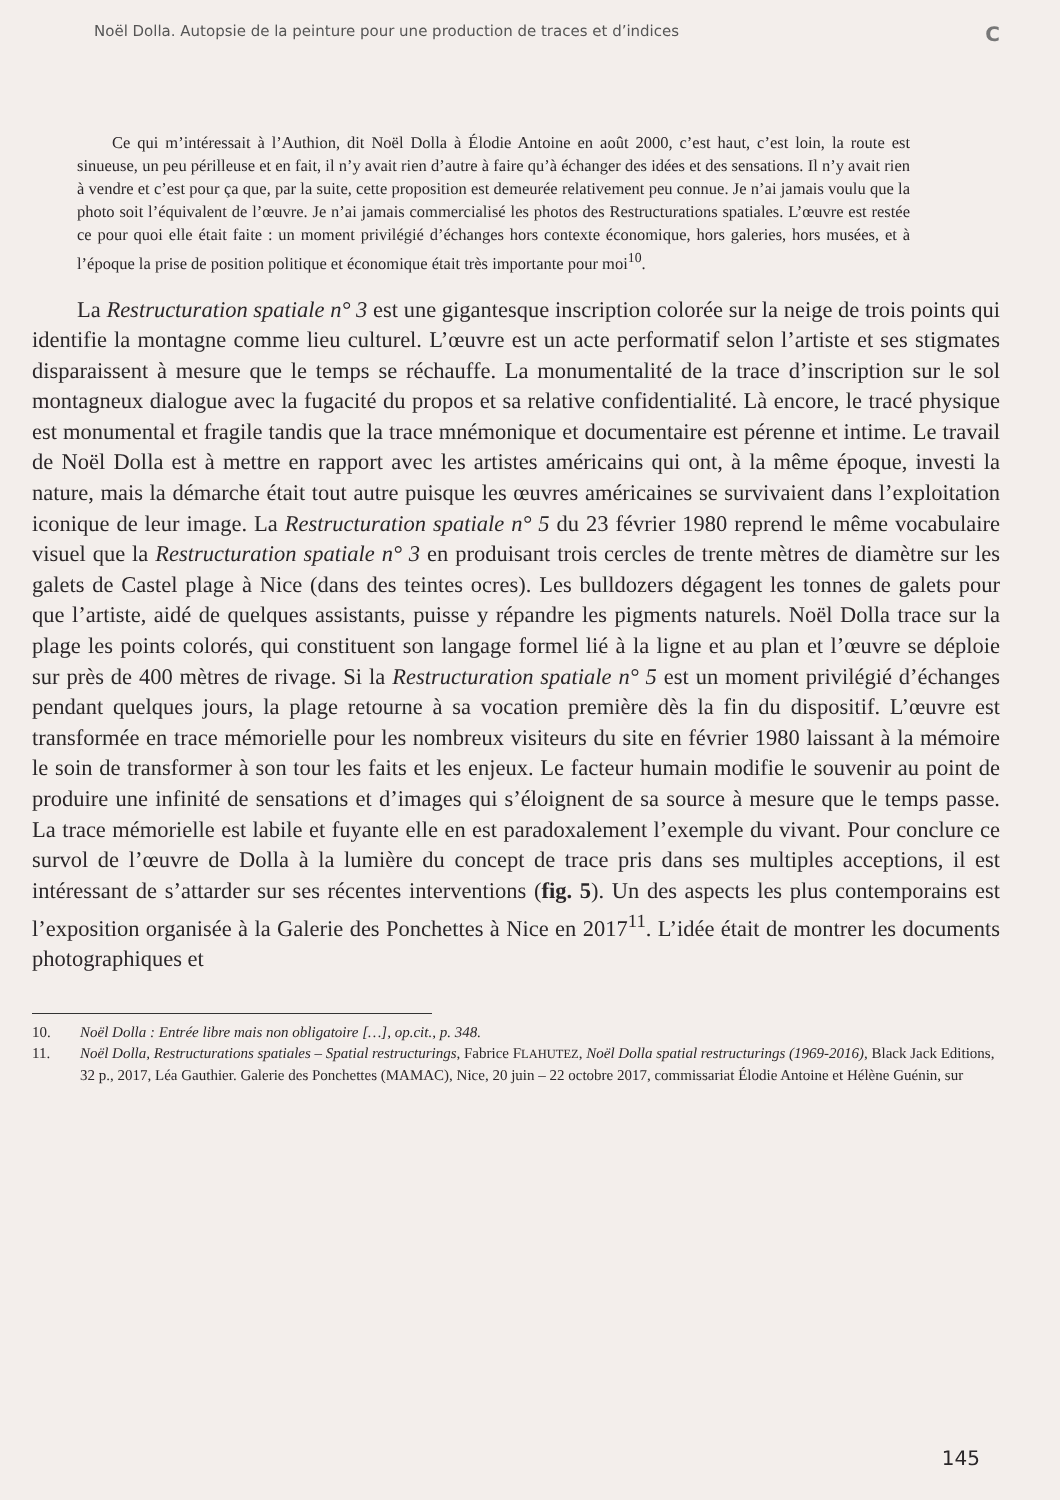Noël Dolla. Autopsie de la peinture pour une production de traces et d’indices C
Ce qui m’intéressait à l’Authion, dit Noël Dolla à Élodie Antoine en août 2000, c’est haut, c’est loin, la route est sinueuse, un peu périlleuse et en fait, il n’y avait rien d’autre à faire qu’à échanger des idées et des sensations. Il n’y avait rien à vendre et c’est pour ça que, par la suite, cette proposition est demeurée relativement peu connue. Je n’ai jamais voulu que la photo soit l’équivalent de l’œuvre. Je n’ai jamais commercialisé les photos des Restructurations spatiales. L’œuvre est restée ce pour quoi elle était faite : un moment privilégié d’échanges hors contexte économique, hors galeries, hors musées, et à l’époque la prise de position politique et économique était très importante pour moi<sup>10</sup>.
La Restructuration spatiale n° 3 est une gigantesque inscription colorée sur la neige de trois points qui identifie la montagne comme lieu culturel. L’œuvre est un acte performatif selon l’artiste et ses stigmates disparaissent à mesure que le temps se réchauffe. La monumentalité de la trace d’inscription sur le sol montagneux dialogue avec la fugacité du propos et sa relative confidentialité. Là encore, le tracé physique est monumental et fragile tandis que la trace mnémonique et documentaire est pérenne et intime. Le travail de Noël Dolla est à mettre en rapport avec les artistes américains qui ont, à la même époque, investi la nature, mais la démarche était tout autre puisque les œuvres américaines se survivaient dans l’exploitation iconique de leur image. La Restructuration spatiale n° 5 du 23 février 1980 reprend le même vocabulaire visuel que la Restructuration spatiale n° 3 en produisant trois cercles de trente mètres de diamètre sur les galets de Castel plage à Nice (dans des teintes ocres). Les bulldozers dégagent les tonnes de galets pour que l’artiste, aidé de quelques assistants, puisse y répandre les pigments naturels. Noël Dolla trace sur la plage les points colorés, qui constituent son langage formel lié à la ligne et au plan et l’œuvre se déploie sur près de 400 mètres de rivage. Si la Restructuration spatiale n° 5 est un moment privilégié d’échanges pendant quelques jours, la plage retourne à sa vocation première dès la fin du dispositif. L’œuvre est transformée en trace mémorielle pour les nombreux visiteurs du site en février 1980 laissant à la mémoire le soin de transformer à son tour les faits et les enjeux. Le facteur humain modifie le souvenir au point de produire une infinité de sensations et d’images qui s’éloignent de sa source à mesure que le temps passe. La trace mémorielle est labile et fuyante elle en est paradoxalement l’exemple du vivant. Pour conclure ce survol de l’œuvre de Dolla à la lumière du concept de trace pris dans ses multiples acceptions, il est intéressant de s’attarder sur ses récentes interventions (fig. 5). Un des aspects les plus contemporains est l’exposition organisée à la Galerie des Ponchettes à Nice en 2017<sup>11</sup>. L’idée était de montrer les documents photographiques et
10. Noël Dolla : Entrée libre mais non obligatoire […], op.cit., p. 348.
11. Noël Dolla, Restructurations spatiales – Spatial restructurings, Fabrice FLAHUTEZ, Noël Dolla spatial restructurings (1969-2016), Black Jack Editions, 32 p., 2017, Léa Gauthier. Galerie des Ponchettes (MAMAC), Nice, 20 juin – 22 octobre 2017, commissariat Élodie Antoine et Hélène Guénin, sur
145